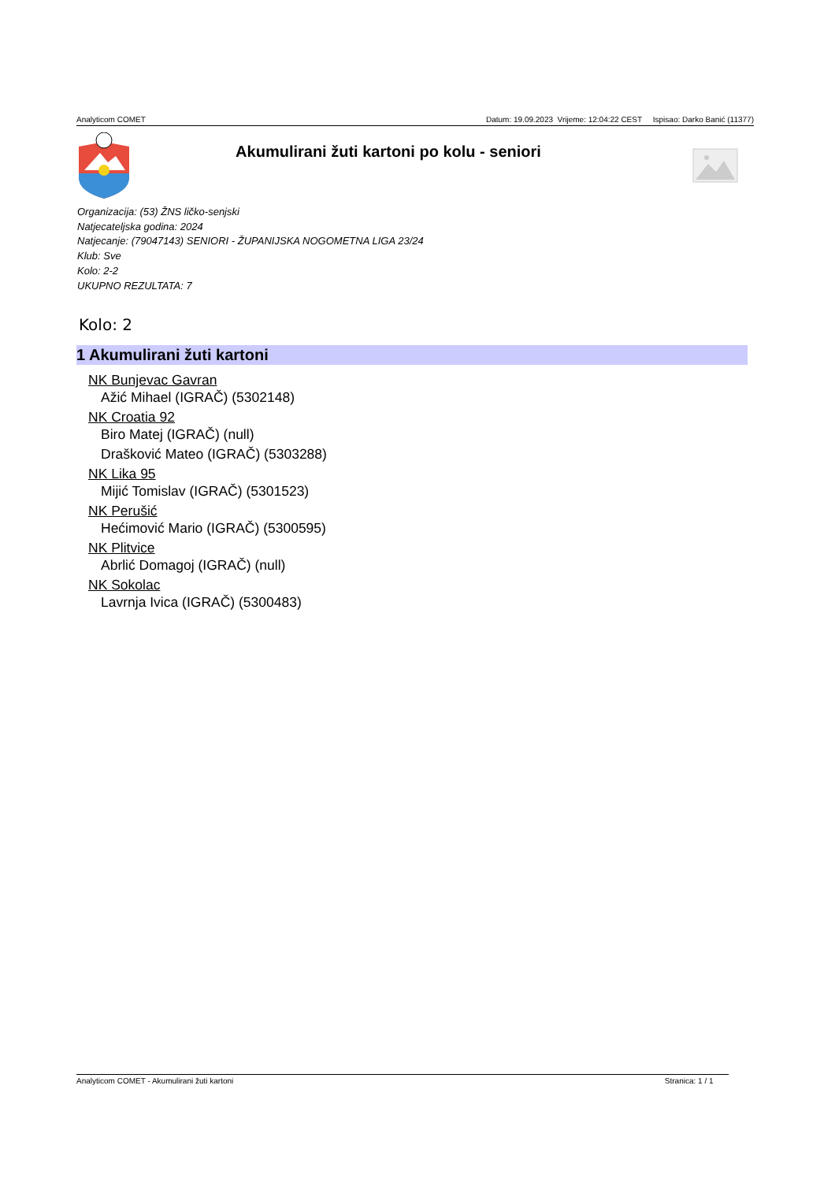Analyticom COMET Datum: 19.09.2023 Vrijeme: 12:04:22 CEST Ispisao: Darko Banić (11377)
Akumulirani žuti kartoni po kolu - seniori
Organizacija: (53) ŽNS ličko-senjski
Natjecateljska godina: 2024
Natjecanje: (79047143) SENIORI - ŽUPANIJSKA NOGOMETNA LIGA 23/24
Klub: Sve
Kolo: 2-2
UKUPNO REZULTATA: 7
Kolo: 2
1 Akumulirani žuti kartoni
NK Bunjevac Gavran
Ažić Mihael (IGRAČ) (5302148)
NK Croatia 92
Biro Matej (IGRAČ) (null)
Drašković Mateo (IGRAČ) (5303288)
NK Lika 95
Mijić Tomislav (IGRAČ) (5301523)
NK Perušić
Hećimović Mario (IGRAČ) (5300595)
NK Plitvice
Abrlić Domagoj (IGRAČ) (null)
NK Sokolac
Lavrnja Ivica (IGRAČ) (5300483)
Analyticom COMET - Akumulirani žuti kartoni Stranica: 1 / 1